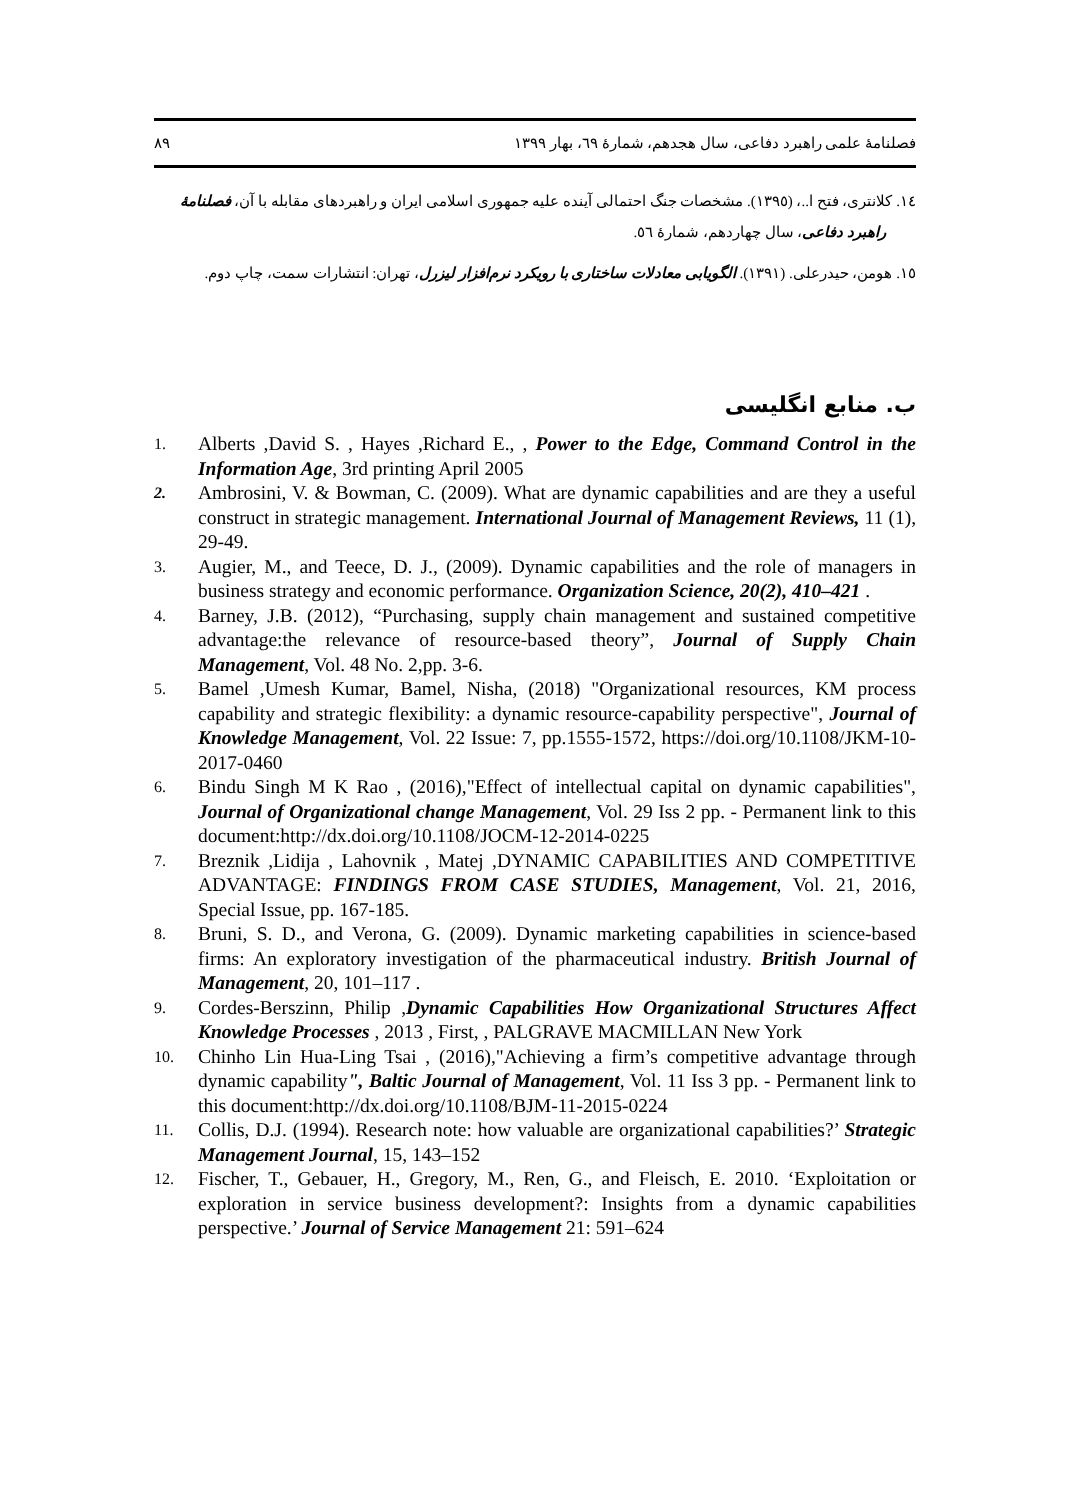فصلنامهٔ علمی راهبرد دفاعی، سال هجدهم، شمارهٔ ٦٩، بهار ١٣٩٩ ٨٩
١٤. کلانتری، فتح ا..، (١٣٩٥). مشخصات جنگ احتمالی آینده علیه جمهوری اسلامی ایران و راهبردهای مقابله با آن، فصلنامهٔ راهبرد دفاعی، سال چهاردهم، شمارهٔ ٥٦.
١٥. هومن، حیدرعلی. (١٣٩١). الگویابی معادلات ساختاری با رویکرد نرم‌افزار لیزرل، تهران: انتشارات سمت، چاپ دوم.
ب. منابع انگلیسی
1. Alberts ,David S. , Hayes ,Richard E., , Power to the Edge, Command Control in the Information Age, 3rd printing April 2005
2. Ambrosini, V. & Bowman, C. (2009). What are dynamic capabilities and are they a useful construct in strategic management. International Journal of Management Reviews, 11 (1), 29-49.
3. Augier, M., and Teece, D. J., (2009). Dynamic capabilities and the role of managers in business strategy and economic performance. Organization Science, 20(2), 410–421 .
4. Barney, J.B. (2012), “Purchasing, supply chain management and sustained competitive advantage:the relevance of resource-based theory”, Journal of Supply Chain Management, Vol. 48 No. 2,pp. 3-6.
5. Bamel ,Umesh Kumar, Bamel, Nisha, (2018) "Organizational resources, KM process capability and strategic flexibility: a dynamic resource-capability perspective", Journal of Knowledge Management, Vol. 22 Issue: 7, pp.1555-1572, https://doi.org/10.1108/JKM-10-2017-0460
6. Bindu Singh M K Rao , (2016),"Effect of intellectual capital on dynamic capabilities", Journal of Organizational change Management, Vol. 29 Iss 2 pp. - Permanent link to this document:http://dx.doi.org/10.1108/JOCM-12-2014-0225
7. Breznik ,Lidija , Lahovnik , Matej ,DYNAMIC CAPABILITIES AND COMPETITIVE ADVANTAGE: FINDINGS FROM CASE STUDIES, Management, Vol. 21, 2016, Special Issue, pp. 167-185.
8. Bruni, S. D., and Verona, G. (2009). Dynamic marketing capabilities in science-based firms: An exploratory investigation of the pharmaceutical industry. British Journal of Management, 20, 101–117 .
9. Cordes-Berszinn, Philip ,Dynamic Capabilities How Organizational Structures Affect Knowledge Processes , 2013 , First, , PALGRAVE MACMILLAN New York
10. Chinho Lin Hua-Ling Tsai , (2016),"Achieving a firm’s competitive advantage through dynamic capability", Baltic Journal of Management, Vol. 11 Iss 3 pp. - Permanent link to this document:http://dx.doi.org/10.1108/BJM-11-2015-0224
11. Collis, D.J. (1994). Research note: how valuable are organizational capabilities?’ Strategic Management Journal, 15, 143–152
12. Fischer, T., Gebauer, H., Gregory, M., Ren, G., and Fleisch, E. 2010. ‘Exploitation or exploration in service business development?: Insights from a dynamic capabilities perspective.’ Journal of Service Management 21: 591–624